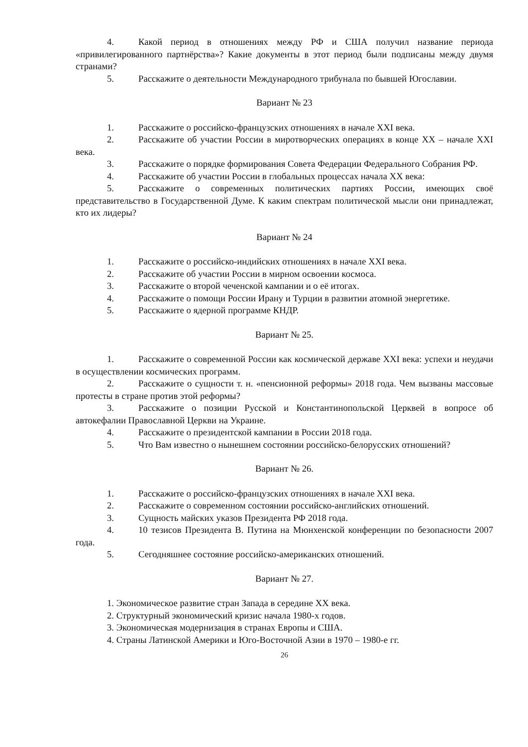4. Какой период в отношениях между РФ и США получил название периода «привилегированного партнёрства»? Какие документы в этот период были подписаны между двумя странами?
5. Расскажите о деятельности Международного трибунала по бывшей Югославии.
Вариант № 23
1. Расскажите о российско-французских отношениях в начале XXI века.
2. Расскажите об участии России в миротворческих операциях в конце XX – начале XXI века.
3. Расскажите о порядке формирования Совета Федерации Федерального Собрания РФ.
4. Расскажите об участии России в глобальных процессах начала XX века:
5. Расскажите о современных политических партиях России, имеющих своё представительство в Государственной Думе. К каким спектрам политической мысли они принадлежат, кто их лидеры?
Вариант № 24
1. Расскажите о российско-индийских отношениях в начале XXI века.
2. Расскажите об участии России в мирном освоении космоса.
3. Расскажите о второй чеченской кампании и о её итогах.
4. Расскажите о помощи России Ирану и Турции в развитии атомной энергетике.
5. Расскажите о ядерной программе КНДР.
Вариант № 25.
1. Расскажите о современной России как космической державе XXI века: успехи и неудачи в осуществлении космических программ.
2. Расскажите о сущности т. н. «пенсионной реформы» 2018 года. Чем вызваны массовые протесты в стране против этой реформы?
3. Расскажите о позиции Русской и Константинопольской Церквей в вопросе об автокефалии Православной Церкви на Украине.
4. Расскажите о президентской кампании в России 2018 года.
5. Что Вам известно о нынешнем состоянии российско-белорусских отношений?
Вариант № 26.
1. Расскажите о российско-французских отношениях в начале XXI века.
2. Расскажите о современном состоянии российско-английских отношений.
3. Сущность майских указов Президента РФ 2018 года.
4. 10 тезисов Президента В. Путина на Мюнхенской конференции по безопасности 2007 года.
5. Сегодняшнее состояние российско-американских отношений.
Вариант № 27.
1. Экономическое развитие стран Запада в середине XX века.
2. Структурный экономический кризис начала 1980-х годов.
3. Экономическая модернизация в странах Европы и США.
4. Страны Латинской Америки и Юго-Восточной Азии в 1970 – 1980-е гг.
26